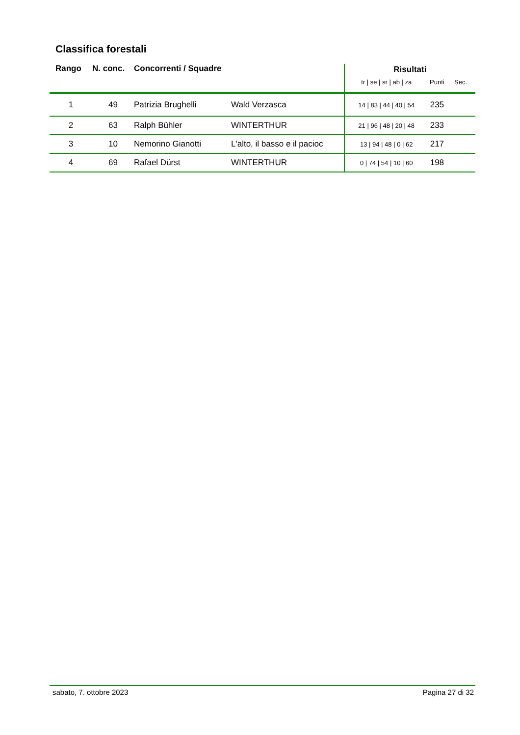Classifica forestali
| Rango | N. conc. | Concorrenti / Squadre | | Risultati | | |
| --- | --- | --- | --- | --- | --- | --- |
| | | | | tr / se / sr / ab / za | Punti | Sec. |
| 1 | 49 | Patrizia Brughelli | Wald Verzasca | 14 / 83 / 44 / 40 / 54 | 235 | |
| 2 | 63 | Ralph Bühler | WINTERTHUR | 21 / 96 / 48 / 20 / 48 | 233 | |
| 3 | 10 | Nemorino Gianotti | L'alto, il basso e il pacioc | 13 / 94 / 48 / 0 / 62 | 217 | |
| 4 | 69 | Rafael Dürst | WINTERTHUR | 0 / 74 / 54 / 10 / 60 | 198 | |
sabato, 7. ottobre 2023 Pagina 27 di 32